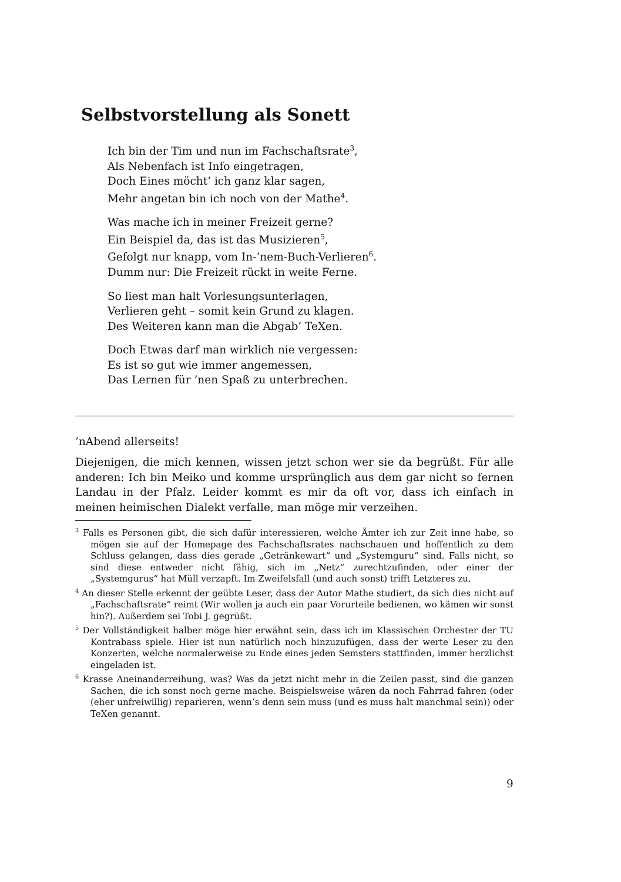Selbstvorstellung als Sonett
Ich bin der Tim und nun im Fachschaftsrate<sup>3</sup>,
Als Nebenfach ist Info eingetragen,
Doch Eines möcht’ ich ganz klar sagen,
Mehr angetan bin ich noch von der Mathe<sup>4</sup>.
Was mache ich in meiner Freizeit gerne?
Ein Beispiel da, das ist das Musizieren<sup>5</sup>,
Gefolgt nur knapp, vom In-’nem-Buch-Verlieren<sup>6</sup>.
Dumm nur: Die Freizeit rückt in weite Ferne.
So liest man halt Vorlesungsunterlagen,
Verlieren geht – somit kein Grund zu klagen.
Des Weiteren kann man die Abgab’ TeXen.
Doch Etwas darf man wirklich nie vergessen:
Es ist so gut wie immer angemessen,
Das Lernen für ’nen Spaß zu unterbrechen.
’nAbend allerseits!
Diejenigen, die mich kennen, wissen jetzt schon wer sie da begrüßt. Für alle anderen: Ich bin Meiko und komme ursprünglich aus dem gar nicht so fernen Landau in der Pfalz. Leider kommt es mir da oft vor, dass ich einfach in meinen heimischen Dialekt verfalle, man möge mir verzeihen.
<sup>3</sup> Falls es Personen gibt, die sich dafür interessieren, welche Ämter ich zur Zeit inne habe, so mögen sie auf der Homepage des Fachschaftsrates nachschauen und hoffentlich zu dem Schluss gelangen, dass dies gerade „Getränkewart“ und „Systemguru“ sind. Falls nicht, so sind diese entweder nicht fähig, sich im „Netz“ zurechtzufinden, oder einer der „Systemgurus“ hat Müll verzapft. Im Zweifelsfall (und auch sonst) trifft Letzteres zu.
<sup>4</sup> An dieser Stelle erkennt der geübte Leser, dass der Autor Mathe studiert, da sich dies nicht auf „Fachschaftsrate“ reimt (Wir wollen ja auch ein paar Vorurteile bedienen, wo kämen wir sonst hin?). Außerdem sei Tobi J. gegrüßt.
<sup>5</sup> Der Vollständigkeit halber möge hier erwähnt sein, dass ich im Klassischen Orchester der TU Kontrabass spiele. Hier ist nun natürlich noch hinzuzufügen, dass der werte Leser zu den Konzerten, welche normalerweise zu Ende eines jeden Semsters stattfinden, immer herzlichst eingeladen ist.
<sup>6</sup> Krasse Aneinanderreihung, was? Was da jetzt nicht mehr in die Zeilen passt, sind die ganzen Sachen, die ich sonst noch gerne mache. Beispielsweise wären da noch Fahrrad fahren (oder (eher unfreiwillig) reparieren, wenn’s denn sein muss (und es muss halt manchmal sein)) oder TeXen genannt.
9